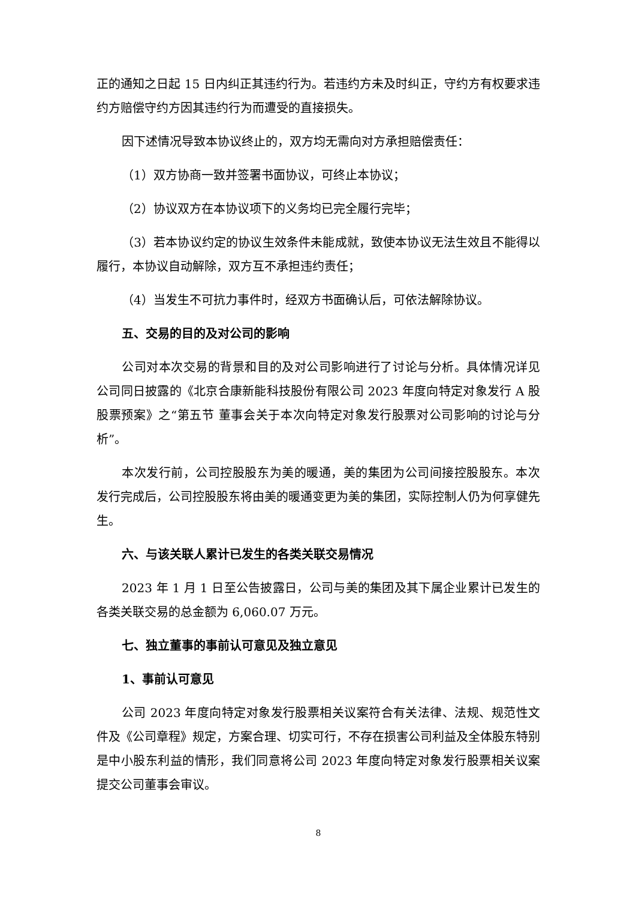正的通知之日起 15 日内纠正其违约行为。若违约方未及时纠正，守约方有权要求违约方赔偿守约方因其违约行为而遭受的直接损失。
因下述情况导致本协议终止的，双方均无需向对方承担赔偿责任：
（1）双方协商一致并签署书面协议，可终止本协议；
（2）协议双方在本协议项下的义务均已完全履行完毕；
（3）若本协议约定的协议生效条件未能成就，致使本协议无法生效且不能得以履行，本协议自动解除，双方互不承担违约责任；
（4）当发生不可抗力事件时，经双方书面确认后，可依法解除协议。
五、交易的目的及对公司的影响
公司对本次交易的背景和目的及对公司影响进行了讨论与分析。具体情况详见公司同日披露的《北京合康新能科技股份有限公司 2023 年度向特定对象发行 A 股股票预案》之“第五节 董事会关于本次向特定对象发行股票对公司影响的讨论与分析”。
本次发行前，公司控股股东为美的暖通，美的集团为公司间接控股股东。本次发行完成后，公司控股股东将由美的暖通变更为美的集团，实际控制人仍为何享健先生。
六、与该关联人累计已发生的各类关联交易情况
2023 年 1 月 1 日至公告披露日，公司与美的集团及其下属企业累计已发生的各类关联交易的总金额为 6,060.07 万元。
七、独立董事的事前认可意见及独立意见
1、事前认可意见
公司 2023 年度向特定对象发行股票相关议案符合有关法律、法规、规范性文件及《公司章程》规定，方案合理、切实可行，不存在损害公司利益及全体股东特别是中小股东利益的情形，我们同意将公司 2023 年度向特定对象发行股票相关议案提交公司董事会审议。
8